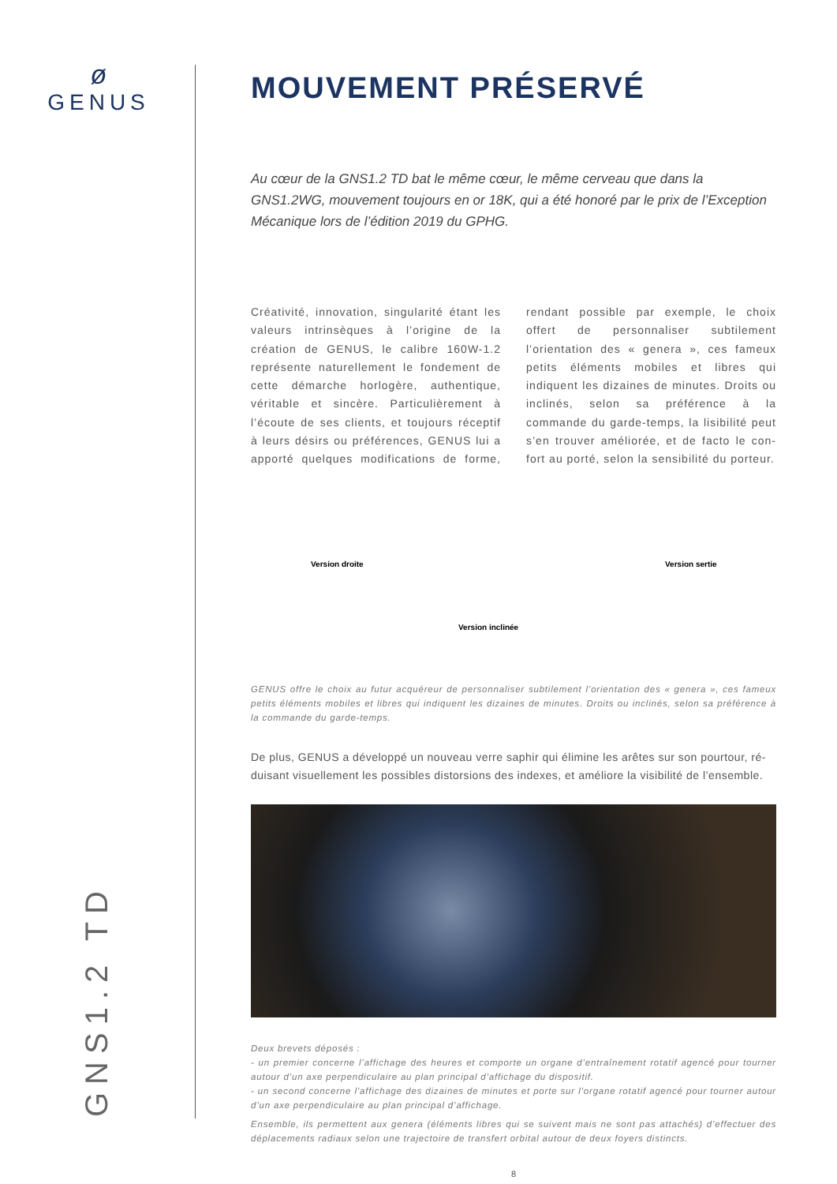ø
GENUS
GNS1.2 TD
MOUVEMENT PRÉSERVÉ
Au cœur de la GNS1.2 TD bat le même cœur, le même cerveau que dans la GNS1.2WG, mouvement toujours en or 18K, qui a été honoré par le prix de l’Exception Mécanique lors de l’édition 2019 du GPHG.
Créativité, innovation, singularité étant les valeurs intrinsèques à l’origine de la création de GENUS, le calibre 160W-1.2 représente naturellement le fondement de cette démarche horlogère, authentique, véritable et sincère. Particulièrement à l’écoute de ses clients, et toujours réceptif à leurs désirs ou préférences, GENUS lui a apporté quelques modifications de forme, rendant possible par exemple, le choix offert de personnaliser subtilement l’orientation des « genera », ces fameux petits éléments mobiles et libres qui indiquent les dizaines de minutes. Droits ou inclinés, selon sa préférence à la commande du garde-temps, la lisibilité peut s’en trouver améliorée, et de facto le con-fort au porté, selon la sensibilité du porteur.
Version droite
Version inclinée
Version sertie
GENUS offre le choix au futur acquéreur de personnaliser subtilement l’orientation des « genera », ces fameux petits éléments mobiles et libres qui indiquent les dizaines de minutes. Droits ou inclinés, selon sa préférence à la commande du garde-temps.
De plus, GENUS a développé un nouveau verre saphir qui élimine les arêtes sur son pourtour, ré-duisant visuellement les possibles distorsions des indexes, et améliore la visibilité de l’ensemble.
Deux brevets déposés :
- un premier concerne l’affichage des heures et comporte un organe d’entraînement rotatif agencé pour tourner autour d’un axe perpendiculaire au plan principal d’affichage du dispositif.
- un second concerne l’affichage des dizaines de minutes et porte sur l’organe rotatif agencé pour tourner autour d’un axe perpendiculaire au plan principal d’affichage.
Ensemble, ils permettent aux genera (éléments libres qui se suivent mais ne sont pas attachés) d’effectuer des déplacements radiaux selon une trajectoire de transfert orbital autour de deux foyers distincts.
8